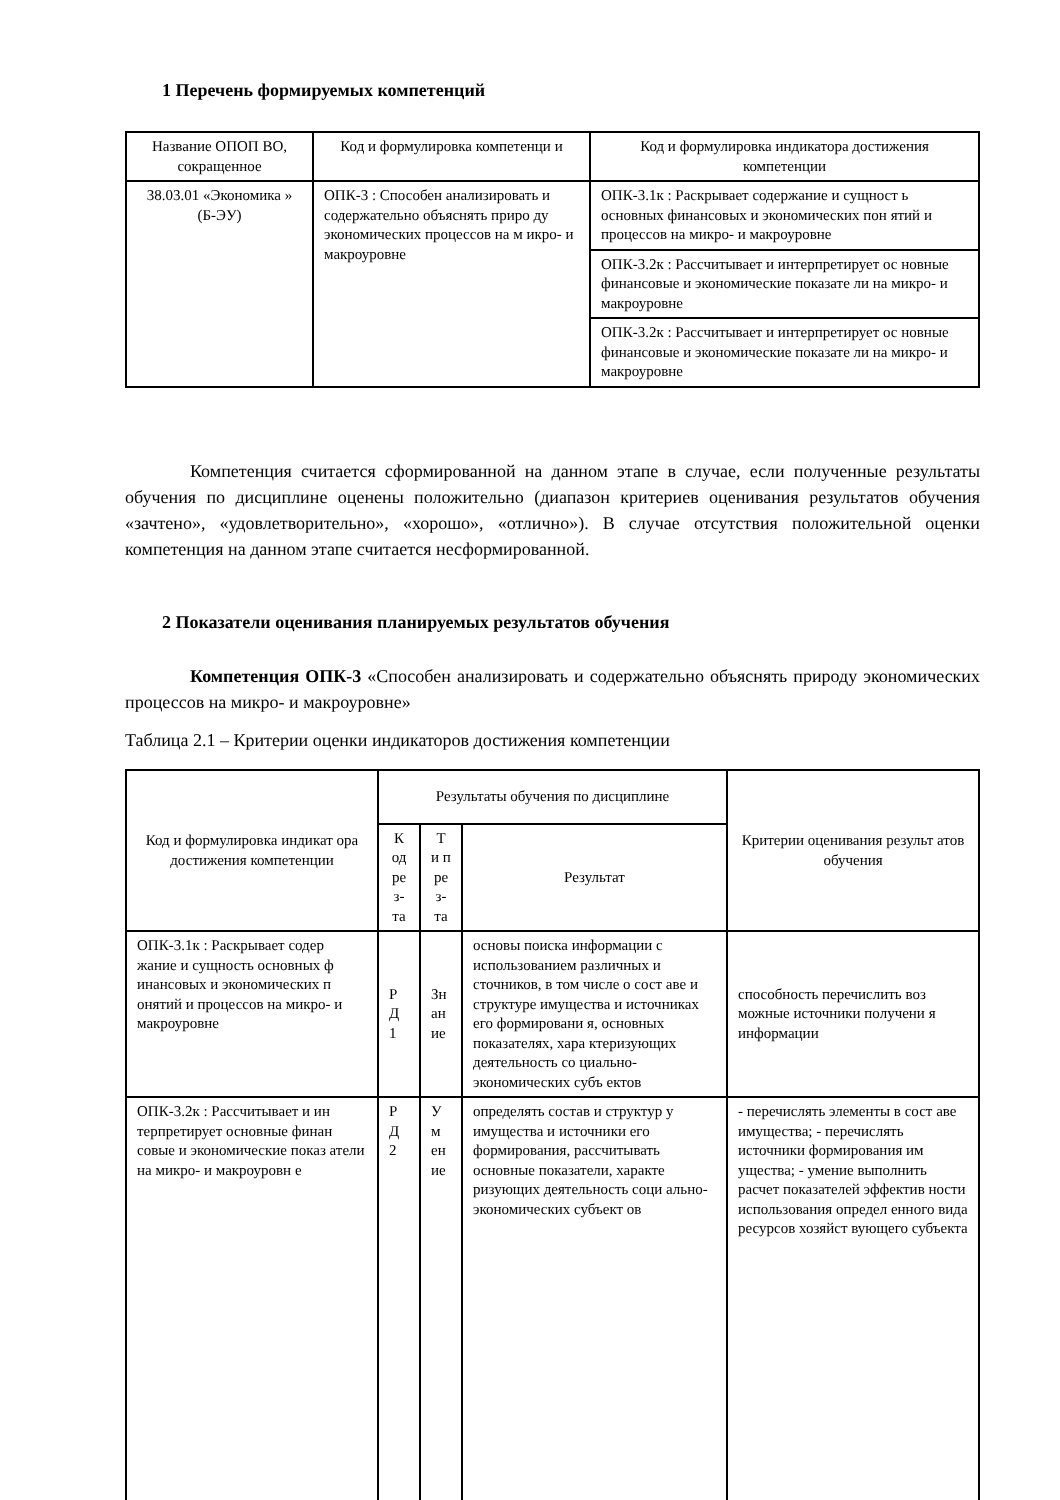1 Перечень формируемых компетенций
| Название ОПОП ВО, сокращенное | Код и формулировка компетенци и | Код и формулировка индикатора достижения компетенции |
| --- | --- | --- |
| 38.03.01 «Экономика » (Б-ЭУ) | ОПК-3 : Способен анализировать и содержательно объяснять приро ду экономических процессов на м икро- и макроуровне | ОПК-3.1к : Раскрывает содержание и сущност ь основных финансовых и экономических пон ятий и процессов на микро- и макроуровне |
| | | ОПК-3.2к : Рассчитывает и интерпретирует ос новные финансовые и экономические показате ли на микро- и макроуровне |
| | | ОПК-3.2к : Рассчитывает и интерпретирует ос новные финансовые и экономические показате ли на микро- и макроуровне |
Компетенция считается сформированной на данном этапе в случае, если полученные результаты обучения по дисциплине оценены положительно (диапазон критериев оценивания результатов обучения «зачтено», «удовлетворительно», «хорошо», «отлично»). В случае отсутствия положительной оценки компетенция на данном этапе считается несформированной.
2 Показатели оценивания планируемых результатов обучения
Компетенция ОПК-3 «Способен анализировать и содержательно объяснять природу экономических процессов на микро- и макроуровне»
Таблица 2.1 – Критерии оценки индикаторов достижения компетенции
| Код и формулировка индикат ора достижения компетенции | Результаты обучения по дисциплине | | | Критерии оценивания результ атов обучения |
| --- | --- | --- | --- | --- |
| | К од ре з- та | Т и п ре з- та | Результат | |
| ОПК-3.1к : Раскрывает содер жание и сущность основных ф инансовых и экономических п онятий и процессов на микро- и макроуровне | Р Д 1 | Зн ан ие | основы поиска информации с использованием различных и сточников, в том числе о сост аве и структуре имущества и источниках его формировани я, основных показателях, хара ктеризующих деятельность со циально-экономических субъ ектов | способность перечислить воз можные источники получени я информации |
| ОПК-3.2к : Рассчитывает и ин терпретирует основные финан совые и экономические показ атели на микро- и макроуровн е | Р Д 2 | У м ен ие | определять состав и структур у имущества и источники его формирования, рассчитывать основные показатели, характе ризующих деятельность соци ально-экономических субъект ов | - перечислять элементы в сост аве имущества; - перечислять источники формирования им ущества; - умение выполнить расчет показателей эффектив ности использования определ енного вида ресурсов хозяйст вующего субъекта |